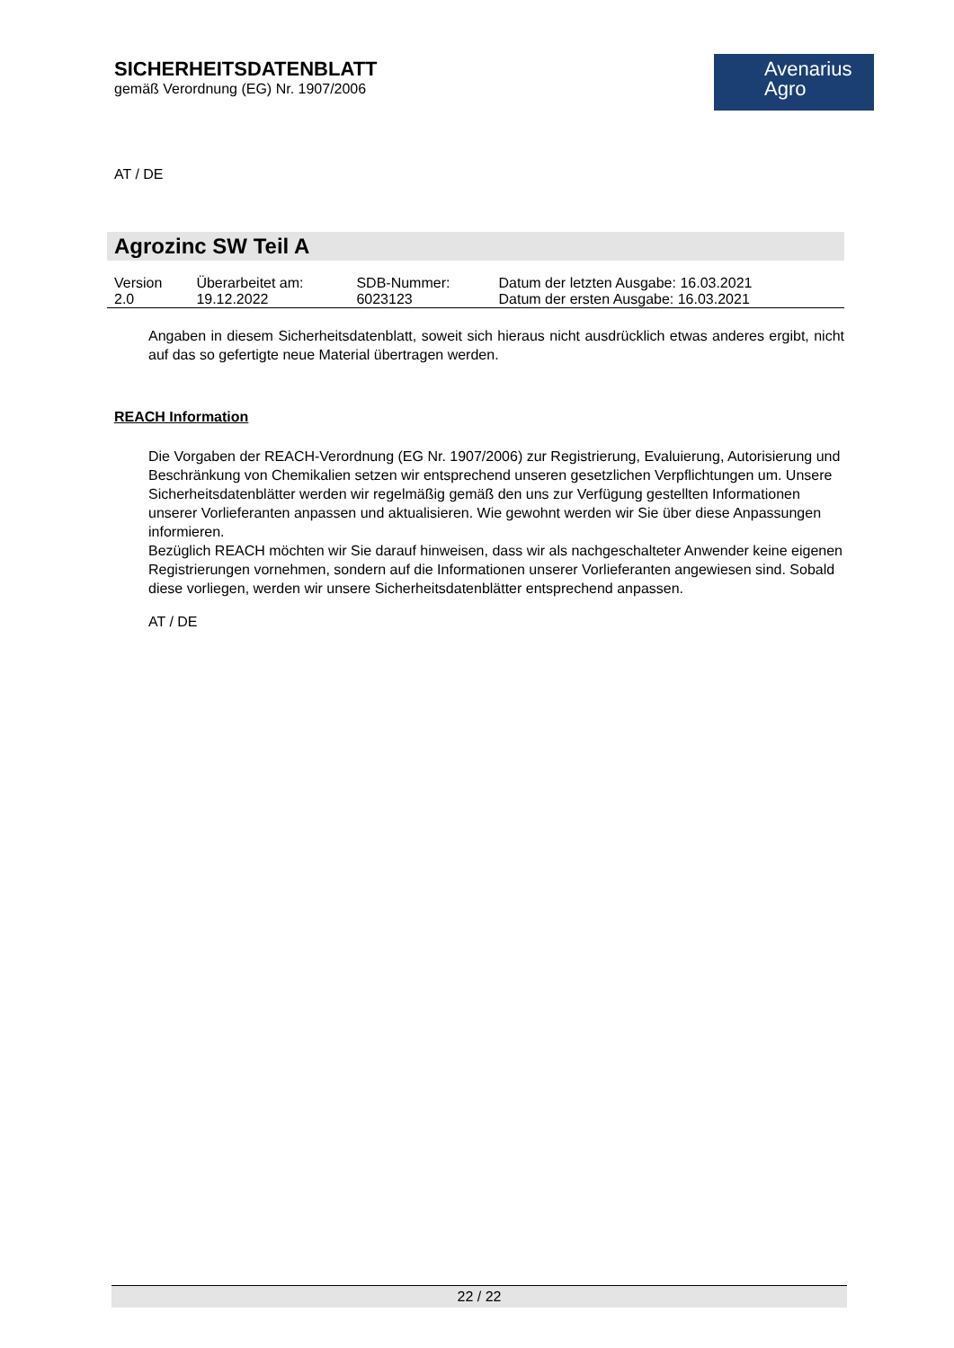SICHERHEITSDATENBLATT
gemäß Verordnung (EG) Nr. 1907/2006
Avenarius
Agro
AT / DE
Agrozinc SW Teil A
| Version 2.0 | Überarbeitet am: 19.12.2022 | SDB-Nummer: 6023123 | Datum der letzten Ausgabe: 16.03.2021 Datum der ersten Ausgabe: 16.03.2021 |
Angaben in diesem Sicherheitsdatenblatt, soweit sich hieraus nicht ausdrücklich etwas anderes ergibt, nicht auf das so gefertigte neue Material übertragen werden.
REACH Information
Die Vorgaben der REACH-Verordnung (EG Nr. 1907/2006) zur Registrierung, Evaluierung, Autorisierung und Beschränkung von Chemikalien setzen wir entsprechend unseren gesetzlichen Verpflichtungen um. Unsere Sicherheitsdatenblätter werden wir regelmäßig gemäß den uns zur Verfügung gestellten Informationen unserer Vorlieferanten anpassen und aktualisieren. Wie gewohnt werden wir Sie über diese Anpassungen informieren.
Bezüglich REACH möchten wir Sie darauf hinweisen, dass wir als nachgeschalteter Anwender keine eigenen Registrierungen vornehmen, sondern auf die Informationen unserer Vorlieferanten angewiesen sind. Sobald diese vorliegen, werden wir unsere Sicherheitsdatenblätter entsprechend anpassen.
AT / DE
22 / 22